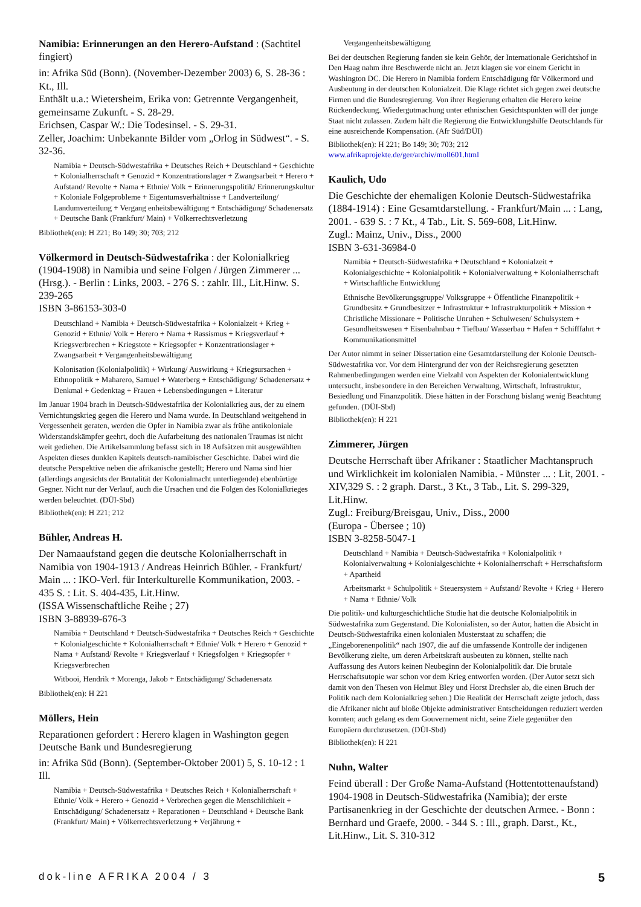Namibia: Erinnerungen an den Herero-Aufstand : (Sachtitel fingiert)
in: Afrika Süd (Bonn). (November-Dezember 2003) 6, S. 28-36 : Kt., Ill.
Enthält u.a.: Wietersheim, Erika von: Getrennte Vergangenheit, gemeinsame Zukunft. - S. 28-29.
Erichsen, Caspar W.: Die Todesinsel. - S. 29-31.
Zeller, Joachim: Unbekannte Bilder vom „Orlog in Südwest“. - S. 32-36.
Namibia + Deutsch-Südwestafrika + Deutsches Reich + Deutschland + Geschichte + Kolonialherrschaft + Genozid + Konzentrationslager + Zwangsarbeit + Herero + Aufstand/ Revolte + Nama + Ethnie/ Volk + Erinnerungspolitik/ Erinnerungskultur + Koloniale Folgeprobleme + Eigentumsverhältnisse + Landverteilung/ Landumverteilung + Vergang enheitsbewältigung + Entschädigung/ Schadenersatz + Deutsche Bank (Frankfurt/ Main) + Völkerrechtsverletzung
Bibliothek(en): H 221; Bo 149; 30; 703; 212
Völkermord in Deutsch-Südwestafrika : der Kolonialkrieg (1904-1908) in Namibia und seine Folgen / Jürgen Zimmerer ... (Hrsg.). - Berlin : Links, 2003. - 276 S. : zahlr. Ill., Lit.Hinw. S. 239-265
ISBN 3-86153-303-0
Deutschland + Namibia + Deutsch-Südwestafrika + Kolonialzeit + Krieg + Genozid + Ethnie/ Volk + Herero + Nama + Rassismus + Kriegsverlauf + Kriegsverbrechen + Kriegstote + Kriegsopfer + Konzentrationslager + Zwangsarbeit + Vergangenheitsbewältigung
Kolonisation (Kolonialpolitik) + Wirkung/ Auswirkung + Kriegsursachen + Ethnopolitik + Maharero, Samuel + Waterberg + Entschädigung/ Schadenersatz + Denkmal + Gedenktag + Frauen + Lebensbedingungen + Literatur
Im Januar 1904 brach in Deutsch-Südwestafrika der Kolonialkrieg aus, der zu einem Vernichtungskrieg gegen die Herero und Nama wurde. In Deutschland weitgehend in Vergessenheit geraten, werden die Opfer in Namibia zwar als frühe antikoloniale Widerstandskämpfer geehrt, doch die Aufarbeitung des nationalen Traumas ist nicht weit gediehen. Die Artikelsammlung befasst sich in 18 Aufsätzen mit ausgewählten Aspekten dieses dunklen Kapitels deutsch-namibischer Geschichte. Dabei wird die deutsche Perspektive neben die afrikanische gestellt; Herero und Nama sind hier (allerdings angesichts der Brutalität der Kolonialmacht unterliegende) ebenbürtige Gegner. Nicht nur der Verlauf, auch die Ursachen und die Folgen des Kolonialkrieges werden beleuchtet. (DÜI-Sbd)
Bibliothek(en): H 221; 212
Bühler, Andreas H.
Der Namaaufstand gegen die deutsche Kolonialherrschaft in Namibia von 1904-1913 / Andreas Heinrich Bühler. - Frankfurt/ Main ... : IKO-Verl. für Interkulturelle Kommunikation, 2003. - 435 S. : Lit. S. 404-435, Lit.Hinw.
(ISSA Wissenschaftliche Reihe ; 27)
ISBN 3-88939-676-3
Namibia + Deutschland + Deutsch-Südwestafrika + Deutsches Reich + Geschichte + Kolonialgeschichte + Kolonialherrschaft + Ethnie/ Volk + Herero + Genozid + Nama + Aufstand/ Revolte + Kriegsverlauf + Kriegsfolgen + Kriegsopfer + Kriegsverbrechen
Witbooi, Hendrik + Morenga, Jakob + Entschädigung/ Schadenersatz
Bibliothek(en): H 221
Möllers, Hein
Reparationen gefordert : Herero klagen in Washington gegen Deutsche Bank und Bundesregierung
in: Afrika Süd (Bonn). (September-Oktober 2001) 5, S. 10-12 : 1 Ill.
Namibia + Deutsch-Südwestafrika + Deutsches Reich + Kolonialherrschaft + Ethnie/ Volk + Herero + Genozid + Verbrechen gegen die Menschlichkeit + Entschädigung/ Schadenersatz + Reparationen + Deutschland + Deutsche Bank (Frankfurt/ Main) + Völkerrechtsverletzung + Verjährung +
Vergangenheitsbewältigung
Bei der deutschen Regierung fanden sie kein Gehör, der Internationale Gerichtshof in Den Haag nahm ihre Beschwerde nicht an. Jetzt klagen sie vor einem Gericht in Washington DC. Die Herero in Namibia fordern Entschädigung für Völkermord und Ausbeutung in der deutschen Kolonialzeit. Die Klage richtet sich gegen zwei deutsche Firmen und die Bundesregierung. Von ihrer Regierung erhalten die Herero keine Rückendeckung. Wiedergutmachung unter ethnischen Gesichtspunkten will der junge Staat nicht zulassen. Zudem hält die Regierung die Entwicklungshilfe Deutschlands für eine ausreichende Kompensation. (Afr Süd/DÜI)
Bibliothek(en): H 221; Bo 149; 30; 703; 212
www.afrikaprojekte.de/ger/archiv/moll601.html
Kaulich, Udo
Die Geschichte der ehemaligen Kolonie Deutsch-Südwestafrika (1884-1914) : Eine Gesamtdarstellung. - Frankfurt/Main ... : Lang, 2001. - 639 S. : 7 Kt., 4 Tab., Lit. S. 569-608, Lit.Hinw.
Zugl.: Mainz, Univ., Diss., 2000
ISBN 3-631-36984-0
Namibia + Deutsch-Südwestafrika + Deutschland + Kolonialzeit + Kolonialgeschichte + Kolonialpolitik + Kolonialverwaltung + Kolonialherrschaft + Wirtschaftliche Entwicklung
Ethnische Bevölkerungsgruppe/ Volksgruppe + Öffentliche Finanzpolitik + Grundbesitz + Grundbesitzer + Infrastruktur + Infrastrukturpolitik + Mission + Christliche Missionare + Politische Unruhen + Schulwesen/ Schulsystem + Gesundheitswesen + Eisenbahnbau + Tiefbau/ Wasserbau + Hafen + Schifffahrt + Kommunikationsmittel
Der Autor nimmt in seiner Dissertation eine Gesamtdarstellung der Kolonie Deutsch-Südwestafrika vor. Vor dem Hintergrund der von der Reichsregierung gesetzten Rahmenbedingungen werden eine Vielzahl von Aspekten der Kolonialentwicklung untersucht, insbesondere in den Bereichen Verwaltung, Wirtschaft, Infrastruktur, Besiedlung und Finanzpolitik. Diese hätten in der Forschung bislang wenig Beachtung gefunden. (DÜI-Sbd)
Bibliothek(en): H 221
Zimmerer, Jürgen
Deutsche Herrschaft über Afrikaner : Staatlicher Machtanspruch und Wirklichkeit im kolonialen Namibia. - Münster ... : Lit, 2001. - XIV,329 S. : 2 graph. Darst., 3 Kt., 3 Tab., Lit. S. 299-329, Lit.Hinw.
Zugl.: Freiburg/Breisgau, Univ., Diss., 2000
(Europa - Übersee ; 10)
ISBN 3-8258-5047-1
Deutschland + Namibia + Deutsch-Südwestafrika + Kolonialpolitik + Kolonialverwaltung + Kolonialgeschichte + Kolonialherrschaft + Herrschaftsform + Apartheid
Arbeitsmarkt + Schulpolitik + Steuersystem + Aufstand/ Revolte + Krieg + Herero + Nama + Ethnie/ Volk
Die politik- und kulturgeschichtliche Studie hat die deutsche Kolonialpolitik in Südwestafrika zum Gegenstand. Die Kolonialisten, so der Autor, hatten die Absicht in Deutsch-Südwestafrika einen kolonialen Musterstaat zu schaffen; die „Eingeborenenpolitik“ nach 1907, die auf die umfassende Kontrolle der indigenen Bevölkerung zielte, um deren Arbeitskraft ausbeuten zu können, stellte nach Auffassung des Autors keinen Neubeginn der Kolonialpolitik dar. Die brutale Herrschaftsutopie war schon vor dem Krieg entworfen worden. (Der Autor setzt sich damit von den Thesen von Helmut Bley und Horst Drechsler ab, die einen Bruch der Politik nach dem Kolonialkrieg sehen.) Die Realität der Herrschaft zeigte jedoch, dass die Afrikaner nicht auf bloße Objekte administrativer Entscheidungen reduziert werden konnten; auch gelang es dem Gouvernement nicht, seine Ziele gegenüber den Europäern durchzusetzen. (DÜI-Sbd)
Bibliothek(en): H 221
Nuhn, Walter
Feind überall : Der Große Nama-Aufstand (Hottentottenaufstand) 1904-1908 in Deutsch-Südwestafrika (Namibia); der erste Partisanenkrieg in der Geschichte der deutschen Armee. - Bonn : Bernhard und Graefe, 2000. - 344 S. : Ill., graph. Darst., Kt., Lit.Hinw., Lit. S. 310-312
dok-line AFRIKA 2004 / 3 5